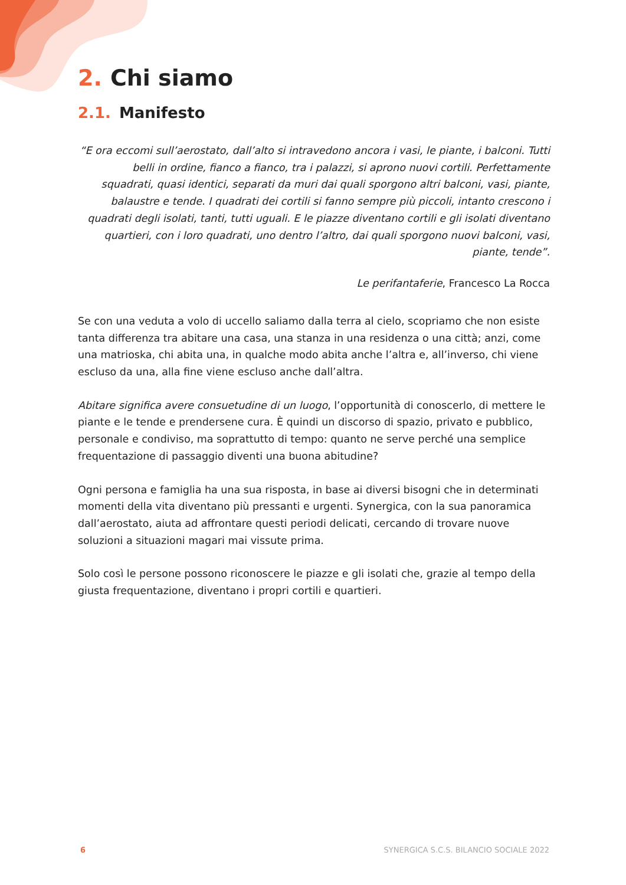2. Chi siamo
2.1. Manifesto
“E ora eccomi sull’aerostato, dall’alto si intravedono ancora i vasi, le piante, i balconi. Tutti belli in ordine, fianco a fianco, tra i palazzi, si aprono nuovi cortili. Perfettamente squadrati, quasi identici, separati da muri dai quali sporgono altri balconi, vasi, piante, balaustre e tende. I quadrati dei cortili si fanno sempre più piccoli, intanto crescono i quadrati degli isolati, tanti, tutti uguali. E le piazze diventano cortili e gli isolati diventano quartieri, con i loro quadrati, uno dentro l’altro, dai quali sporgono nuovi balconi, vasi, piante, tende”.
Le perifantaferie, Francesco La Rocca
Se con una veduta a volo di uccello saliamo dalla terra al cielo, scopriamo che non esiste tanta differenza tra abitare una casa, una stanza in una residenza o una città; anzi, come una matrioska, chi abita una, in qualche modo abita anche l’altra e, all’inverso, chi viene escluso da una, alla fine viene escluso anche dall’altra.
Abitare significa avere consuetudine di un luogo, l’opportunità di conoscerlo, di mettere le piante e le tende e prendersene cura. È quindi un discorso di spazio, privato e pubblico, personale e condiviso, ma soprattutto di tempo: quanto ne serve perché una semplice frequentazione di passaggio diventi una buona abitudine?
Ogni persona e famiglia ha una sua risposta, in base ai diversi bisogni che in determinati momenti della vita diventano più pressanti e urgenti. Synergica, con la sua panoramica dall’aerostato, aiuta ad affrontare questi periodi delicati, cercando di trovare nuove soluzioni a situazioni magari mai vissute prima.
Solo così le persone possono riconoscere le piazze e gli isolati che, grazie al tempo della giusta frequentazione, diventano i propri cortili e quartieri.
6 SYNERGICA S.C.S. BILANCIO SOCIALE 2022